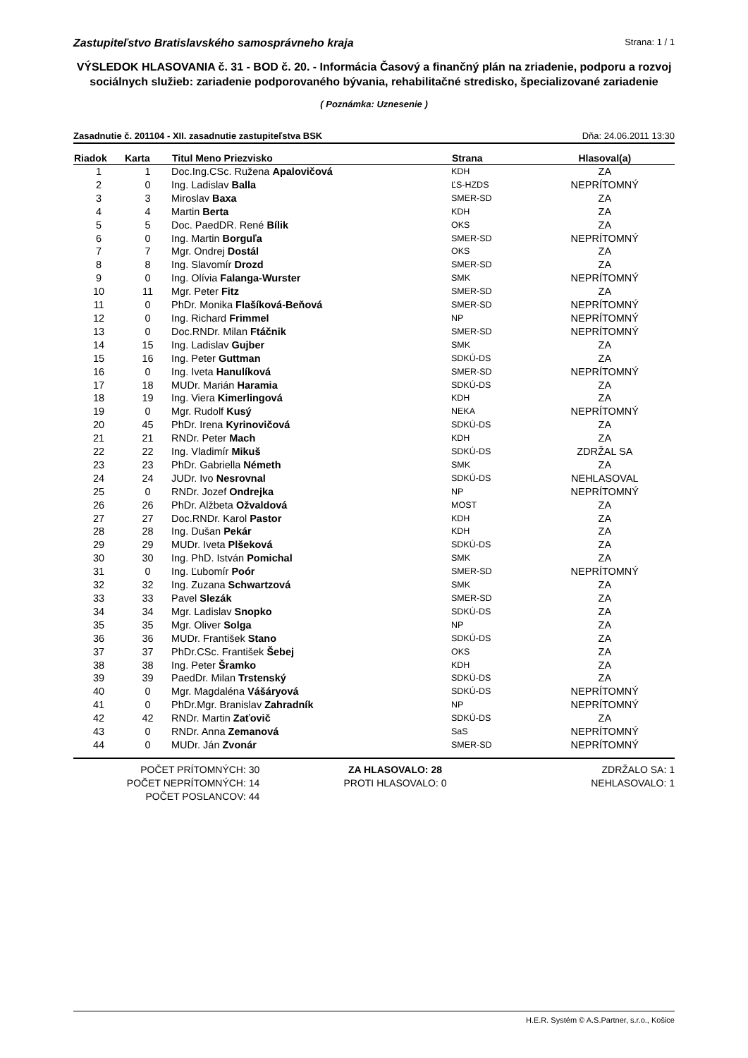Zastupiteľstvo Bratislavského samosprávneho kraja Strana: 1 / 1
VÝSLEDOK HLASOVANIA č. 31 - BOD č. 20. - Informácia Časový a finančný plán na zriadenie, podporu a rozvoj sociálnych služieb: zariadenie podporovaného bývania, rehabilitačné stredisko, špecializované zariadenie
( Poznámka: Uznesenie )
Zasadnutie č. 201104 - XII. zasadnutie zastupiteľstva BSK Dňa: 24.06.2011 13:30
| Riadok | Karta | Titul Meno Priezvisko | Strana | Hlasoval(a) |
| --- | --- | --- | --- | --- |
| 1 | 1 | Doc.Ing.CSc. Ružena Apalovičová | KDH | ZA |
| 2 | 0 | Ing. Ladislav Balla | ĽS-HZDS | NEPRÍTOMNÝ |
| 3 | 3 | Miroslav Baxa | SMER-SD | ZA |
| 4 | 4 | Martin Berta | KDH | ZA |
| 5 | 5 | Doc. PaedDR. René Bílik | OKS | ZA |
| 6 | 0 | Ing. Martin Borguľa | SMER-SD | NEPRÍTOMNÝ |
| 7 | 7 | Mgr. Ondrej Dostál | OKS | ZA |
| 8 | 8 | Ing. Slavomír Drozd | SMER-SD | ZA |
| 9 | 0 | Ing. Olívia Falanga-Wurster | SMK | NEPRÍTOMNÝ |
| 10 | 11 | Mgr. Peter Fitz | SMER-SD | ZA |
| 11 | 0 | PhDr. Monika Flašíková-Beňová | SMER-SD | NEPRÍTOMNÝ |
| 12 | 0 | Ing. Richard Frimmel | NP | NEPRÍTOMNÝ |
| 13 | 0 | Doc.RNDr. Milan Ftáčnik | SMER-SD | NEPRÍTOMNÝ |
| 14 | 15 | Ing. Ladislav Gujber | SMK | ZA |
| 15 | 16 | Ing. Peter Guttman | SDKÚ-DS | ZA |
| 16 | 0 | Ing. Iveta Hanulíková | SMER-SD | NEPRÍTOMNÝ |
| 17 | 18 | MUDr. Marián Haramia | SDKÚ-DS | ZA |
| 18 | 19 | Ing. Viera Kimerlingová | KDH | ZA |
| 19 | 0 | Mgr. Rudolf Kusý | NEKA | NEPRÍTOMNÝ |
| 20 | 45 | PhDr. Irena Kyrinovičová | SDKÚ-DS | ZA |
| 21 | 21 | RNDr. Peter Mach | KDH | ZA |
| 22 | 22 | Ing. Vladimír Mikuš | SDKÚ-DS | ZDRŽAL SA |
| 23 | 23 | PhDr. Gabriella Németh | SMK | ZA |
| 24 | 24 | JUDr. Ivo Nesrovnal | SDKÚ-DS | NEHLASOVAL |
| 25 | 0 | RNDr. Jozef Ondrejka | NP | NEPRÍTOMNÝ |
| 26 | 26 | PhDr. Alžbeta Ožvaldová | MOST | ZA |
| 27 | 27 | Doc.RNDr. Karol Pastor | KDH | ZA |
| 28 | 28 | Ing. Dušan Pekár | KDH | ZA |
| 29 | 29 | MUDr. Iveta Plšeková | SDKÚ-DS | ZA |
| 30 | 30 | Ing. PhD. István Pomichal | SMK | ZA |
| 31 | 0 | Ing. Ľubomír Poór | SMER-SD | NEPRÍTOMNÝ |
| 32 | 32 | Ing. Zuzana Schwartzová | SMK | ZA |
| 33 | 33 | Pavel Slezák | SMER-SD | ZA |
| 34 | 34 | Mgr. Ladislav Snopko | SDKÚ-DS | ZA |
| 35 | 35 | Mgr. Oliver Solga | NP | ZA |
| 36 | 36 | MUDr. František Stano | SDKÚ-DS | ZA |
| 37 | 37 | PhDr.CSc. František Šebej | OKS | ZA |
| 38 | 38 | Ing. Peter Šramko | KDH | ZA |
| 39 | 39 | PaedDr. Milan Trstenský | SDKÚ-DS | ZA |
| 40 | 0 | Mgr. Magdaléna Vášáryová | SDKÚ-DS | NEPRÍTOMNÝ |
| 41 | 0 | PhDr.Mgr. Branislav Zahradník | NP | NEPRÍTOMNÝ |
| 42 | 42 | RNDr. Martin Zaťovič | SDKÚ-DS | ZA |
| 43 | 0 | RNDr. Anna Zemanová | SaS | NEPRÍTOMNÝ |
| 44 | 0 | MUDr. Ján Zvonár | SMER-SD | NEPRÍTOMNÝ |
POČET PRÍTOMNÝCH: 30
POČET NEPRÍTOMNÝCH: 14
POČET POSLANCOV: 44
ZA HLASOVALO: 28
PROTI HLASOVALO: 0
ZDRŽALO SA: 1
NEHLASOVALO: 1
H.E.R. Systém © A.S.Partner, s.r.o., Košice